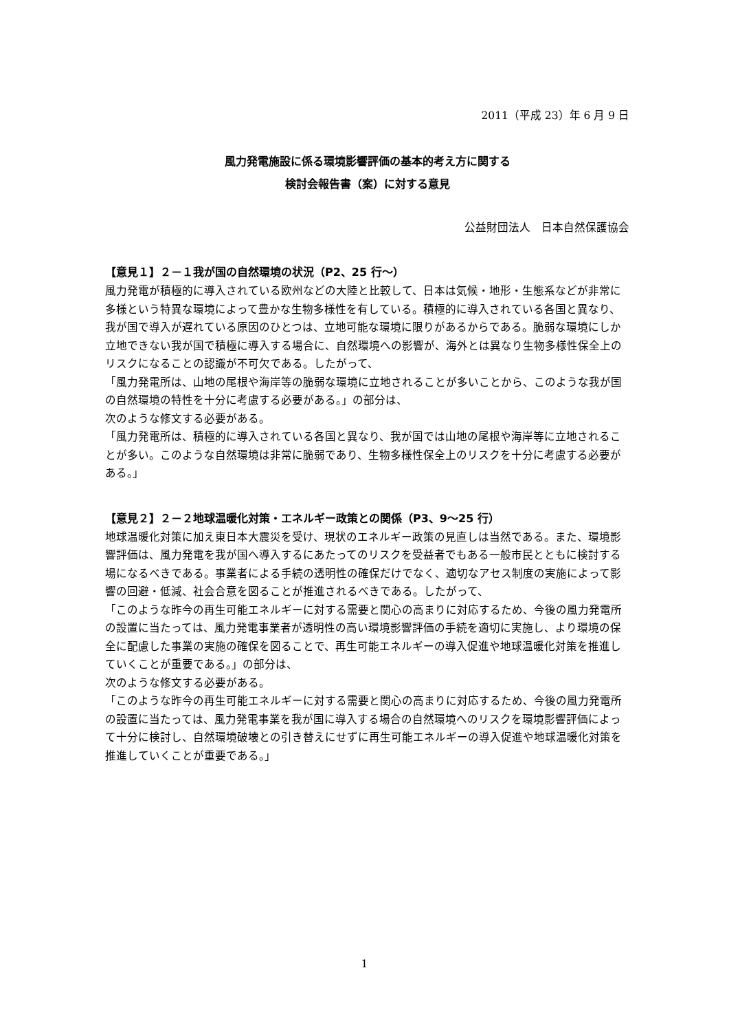2011（平成 23）年 6 月 9 日
風力発電施設に係る環境影響評価の基本的考え方に関する
検討会報告書（案）に対する意見
公益財団法人　日本自然保護協会
【意見１】２－１我が国の自然環境の状況（P2、25 行～）
風力発電が積極的に導入されている欧州などの大陸と比較して、日本は気候・地形・生態系などが非常に多様という特異な環境によって豊かな生物多様性を有している。積極的に導入されている各国と異なり、我が国で導入が遅れている原因のひとつは、立地可能な環境に限りがあるからである。脆弱な環境にしか立地できない我が国で積極に導入する場合に、自然環境への影響が、海外とは異なり生物多様性保全上のリスクになることの認識が不可欠である。したがって、
「風力発電所は、山地の尾根や海岸等の脆弱な環境に立地されることが多いことから、このような我が国の自然環境の特性を十分に考慮する必要がある。」の部分は、
次のような修文する必要がある。
「風力発電所は、積極的に導入されている各国と異なり、我が国では山地の尾根や海岸等に立地されることが多い。このような自然環境は非常に脆弱であり、生物多様性保全上のリスクを十分に考慮する必要がある。」
【意見２】２－２地球温暖化対策・エネルギー政策との関係（P3、9～25 行）
地球温暖化対策に加え東日本大震災を受け、現状のエネルギー政策の見直しは当然である。また、環境影響評価は、風力発電を我が国へ導入するにあたってのリスクを受益者でもある一般市民とともに検討する場になるべきである。事業者による手続の透明性の確保だけでなく、適切なアセス制度の実施によって影響の回避・低減、社会合意を図ることが推進されるべきである。したがって、
「このような昨今の再生可能エネルギーに対する需要と関心の高まりに対応するため、今後の風力発電所の設置に当たっては、風力発電事業者が透明性の高い環境影響評価の手続を適切に実施し、より環境の保全に配慮した事業の実施の確保を図ることで、再生可能エネルギーの導入促進や地球温暖化対策を推進していくことが重要である。」の部分は、
次のような修文する必要がある。
「このような昨今の再生可能エネルギーに対する需要と関心の高まりに対応するため、今後の風力発電所の設置に当たっては、風力発電事業を我が国に導入する場合の自然環境へのリスクを環境影響評価によって十分に検討し、自然環境破壊との引き替えにせずに再生可能エネルギーの導入促進や地球温暖化対策を推進していくことが重要である。」
1